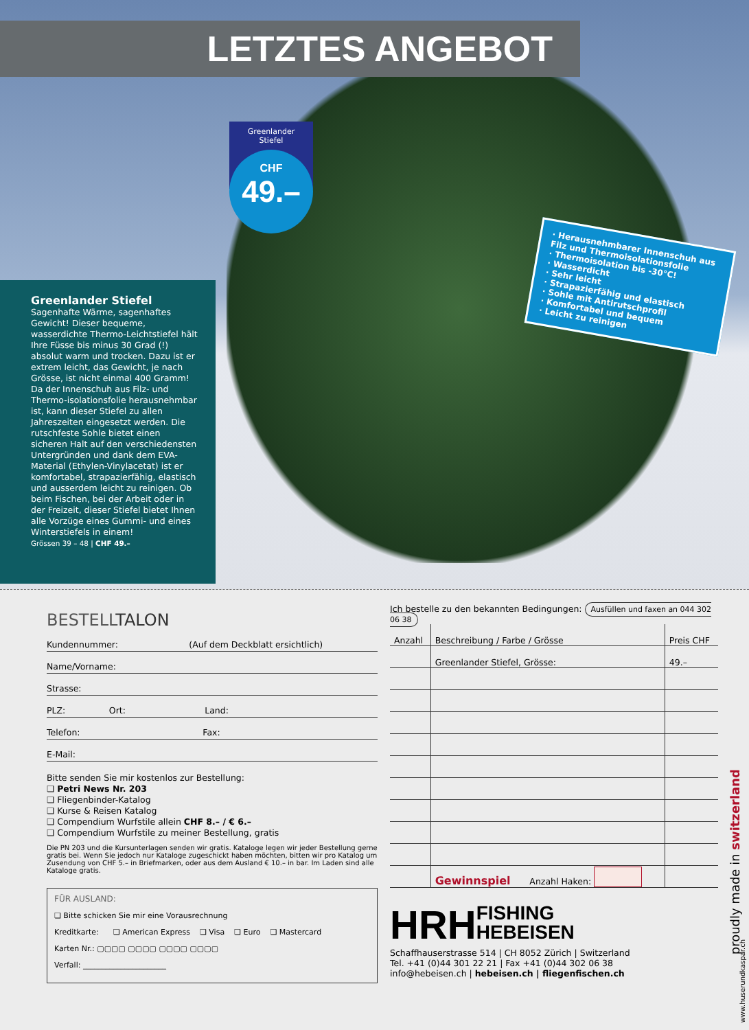LETZTES ANGEBOT
Greenlander
Stiefel
CHF
49.–
· Herausnehmbarer Innenschuh aus Filz und Thermoisolationsfolie
· Thermoisolation bis -30°C!
· Wasserdicht
· Sehr leicht
· Strapazierfähig und elastisch
· Sohle mit Antirutschprofil
· Komfortabel und bequem
· Leicht zu reinigen
Greenlander Stiefel
Sagenhafte Wärme, sagenhaftes Gewicht! Dieser bequeme, wasserdichte Thermo-Leichtstiefel hält Ihre Füsse bis minus 30 Grad (!) absolut warm und trocken. Dazu ist er extrem leicht, das Gewicht, je nach Grösse, ist nicht einmal 400 Gramm! Da der Innenschuh aus Filz- und Thermo-isolationsfolie herausnehmbar ist, kann dieser Stiefel zu allen Jahreszeiten eingesetzt werden. Die rutschfeste Sohle bietet einen sicheren Halt auf den verschiedensten Untergründen und dank dem EVA-Material (Ethylen-Vinylacetat) ist er komfortabel, strapazierfähig, elastisch und ausserdem leicht zu reinigen. Ob beim Fischen, bei der Arbeit oder in der Freizeit, dieser Stiefel bietet Ihnen alle Vorzüge eines Gummi- und eines Winterstiefels in einem!
Grössen 39 – 48 | CHF 49.–
BESTELLTALON
Kundennummer: (Auf dem Deckblatt ersichtlich)
Name/Vorname:
Strasse:
PLZ: Ort: Land:
Telefon: Fax:
E-Mail:
Bitte senden Sie mir kostenlos zur Bestellung:
❏ Petri News Nr. 203
❏ Fliegenbinder-Katalog
❏ Kurse & Reisen Katalog
❏ Compendium Wurfstile allein CHF 8.– / € 6.–
❏ Compendium Wurfstile zu meiner Bestellung, gratis
Die PN 203 und die Kursunterlagen senden wir gratis. Kataloge legen wir jeder Bestellung gerne gratis bei. Wenn Sie jedoch nur Kataloge zugeschickt haben möchten, bitten wir pro Katalog um Zusendung von CHF 5.– in Briefmarken, oder aus dem Ausland € 10.– in bar. Im Laden sind alle Kataloge gratis.
FÜR AUSLAND:
❏ Bitte schicken Sie mir eine Vorausrechnung
Kreditkarte: ❏ American Express ❏ Visa ❏ Euro ❏ Mastercard
Karten Nr.: ▢▢▢▢ ▢▢▢▢ ▢▢▢▢ ▢▢▢▢
Verfall: ______________________
Ich bestelle zu den bekannten Bedingungen: Ausfüllen und faxen an 044 302 06 38
| Anzahl | Beschreibung / Farbe / Grösse | Preis CHF |
| --- | --- | --- |
| | Greenlander Stiefel, Grösse: | 49.– |
| | Gewinnspiel Anzahl Haken: | |
HRHFISHING
HEBEISEN
Schaffhauserstrasse 514 | CH 8052 Zürich | Switzerland
Tel. +41 (0)44 301 22 21 | Fax +41 (0)44 302 06 38
info@hebeisen.ch | hebeisen.ch | fliegenfischen.ch
proudly made in switzerland
www.huserundkaspar.ch